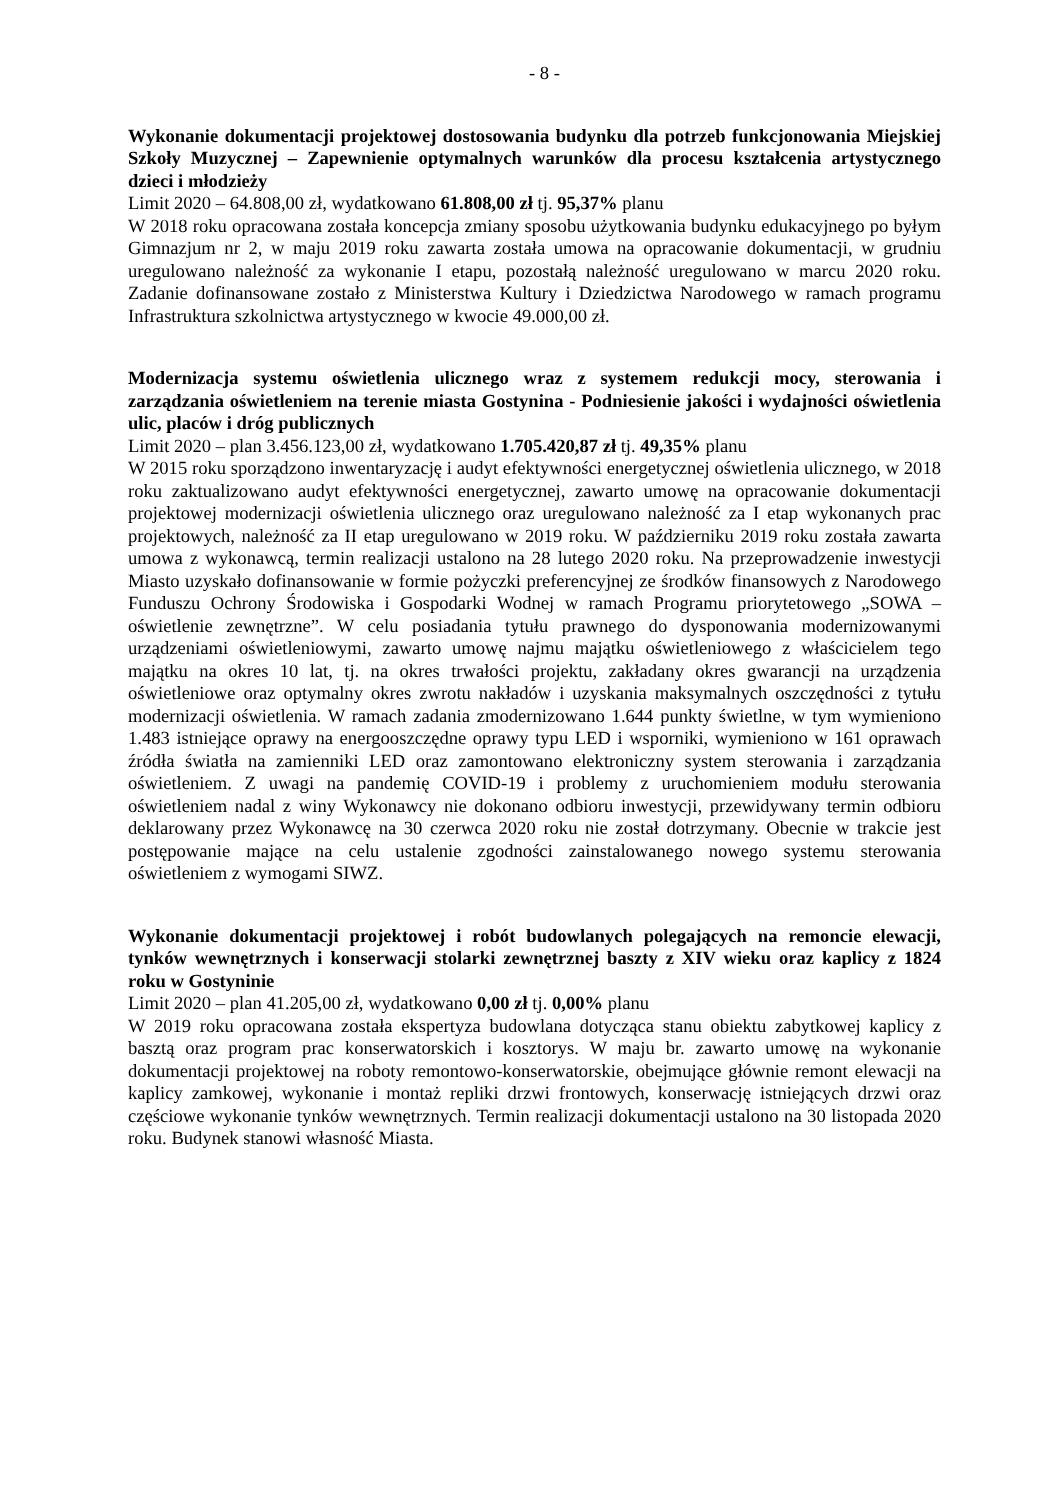- 8 -
Wykonanie dokumentacji projektowej dostosowania budynku dla potrzeb funkcjonowania Miejskiej Szkoły Muzycznej – Zapewnienie optymalnych warunków dla procesu kształcenia artystycznego dzieci i młodzieży
Limit 2020 – 64.808,00 zł, wydatkowano 61.808,00 zł tj. 95,37% planu
W 2018 roku opracowana została koncepcja zmiany sposobu użytkowania budynku edukacyjnego po byłym Gimnazjum nr 2, w maju 2019 roku zawarta została umowa na opracowanie dokumentacji, w grudniu uregulowano należność za wykonanie I etapu, pozostałą należność uregulowano w marcu 2020 roku. Zadanie dofinansowane zostało z Ministerstwa Kultury i Dziedzictwa Narodowego w ramach programu Infrastruktura szkolnictwa artystycznego w kwocie 49.000,00 zł.
Modernizacja systemu oświetlenia ulicznego wraz z systemem redukcji mocy, sterowania i zarządzania oświetleniem na terenie miasta Gostynina - Podniesienie jakości i wydajności oświetlenia ulic, placów i dróg publicznych
Limit 2020 – plan 3.456.123,00 zł, wydatkowano 1.705.420,87 zł tj. 49,35% planu
W 2015 roku sporządzono inwentaryzację i audyt efektywności energetycznej oświetlenia ulicznego, w 2018 roku zaktualizowano audyt efektywności energetycznej, zawarto umowę na opracowanie dokumentacji projektowej modernizacji oświetlenia ulicznego oraz uregulowano należność za I etap wykonanych prac projektowych, należność za II etap uregulowano w 2019 roku. W październiku 2019 roku została zawarta umowa z wykonawcą, termin realizacji ustalono na 28 lutego 2020 roku. Na przeprowadzenie inwestycji Miasto uzyskało dofinansowanie w formie pożyczki preferencyjnej ze środków finansowych z Narodowego Funduszu Ochrony Środowiska i Gospodarki Wodnej w ramach Programu priorytetowego „SOWA – oświetlenie zewnętrzne”. W celu posiadania tytułu prawnego do dysponowania modernizowanymi urządzeniami oświetleniowymi, zawarto umowę najmu majątku oświetleniowego z właścicielem tego majątku na okres 10 lat, tj. na okres trwałości projektu, zakładany okres gwarancji na urządzenia oświetleniowe oraz optymalny okres zwrotu nakładów i uzyskania maksymalnych oszczędności z tytułu modernizacji oświetlenia. W ramach zadania zmodernizowano 1.644 punkty świetlne, w tym wymieniono 1.483 istniejące oprawy na energooszczędne oprawy typu LED i wsporniki, wymieniono w 161 oprawach źródła światła na zamienniki LED oraz zamontowano elektroniczny system sterowania i zarządzania oświetleniem. Z uwagi na pandemię COVID-19 i problemy z uruchomieniem modułu sterowania oświetleniem nadal z winy Wykonawcy nie dokonano odbioru inwestycji, przewidywany termin odbioru deklarowany przez Wykonawcę na 30 czerwca 2020 roku nie został dotrzymany. Obecnie w trakcie jest postępowanie mające na celu ustalenie zgodności zainstalowanego nowego systemu sterowania oświetleniem z wymogami SIWZ.
Wykonanie dokumentacji projektowej i robót budowlanych polegających na remoncie elewacji, tynków wewnętrznych i konserwacji stolarki zewnętrznej baszty z XIV wieku oraz kaplicy z 1824 roku w Gostyninie
Limit 2020 – plan 41.205,00 zł, wydatkowano 0,00 zł tj. 0,00% planu
W 2019 roku opracowana została ekspertyza budowlana dotycząca stanu obiektu zabytkowej kaplicy z basztą oraz program prac konserwatorskich i kosztorys. W maju br. zawarto umowę na wykonanie dokumentacji projektowej na roboty remontowo-konserwatorskie, obejmujące głównie remont elewacji na kaplicy zamkowej, wykonanie i montaż repliki drzwi frontowych, konserwację istniejących drzwi oraz częściowe wykonanie tynków wewnętrznych. Termin realizacji dokumentacji ustalono na 30 listopada 2020 roku. Budynek stanowi własność Miasta.